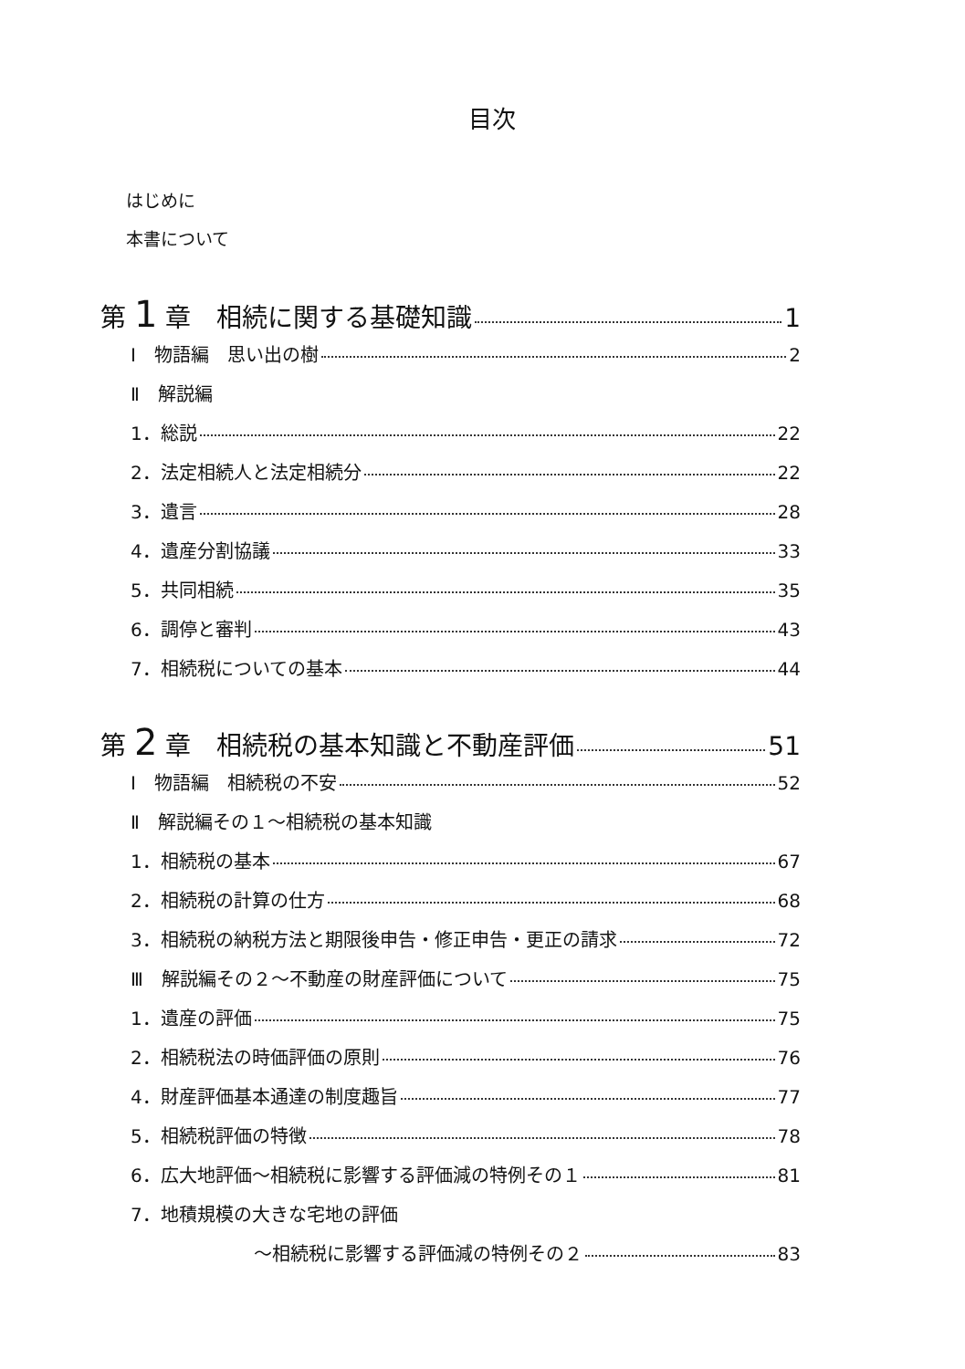目次
はじめに
本書について
第 1 章　相続に関する基礎知識 1
Ⅰ　物語編　思い出の樹 2
Ⅱ　解説編
1．総説 22
2．法定相続人と法定相続分 22
3．遺言 28
4．遺産分割協議 33
5．共同相続 35
6．調停と審判 43
7．相続税についての基本 44
第 2 章　相続税の基本知識と不動産評価 51
Ⅰ　物語編　相続税の不安 52
Ⅱ　解説編その１～相続税の基本知識
1．相続税の基本 67
2．相続税の計算の仕方 68
3．相続税の納税方法と期限後申告・修正申告・更正の請求 72
Ⅲ　解説編その２～不動産の財産評価について 75
1．遺産の評価 75
2．相続税法の時価評価の原則 76
4．財産評価基本通達の制度趣旨 77
5．相続税評価の特徴 78
6．広大地評価～相続税に影響する評価減の特例その１ 81
7．地積規模の大きな宅地の評価
～相続税に影響する評価減の特例その２ 83